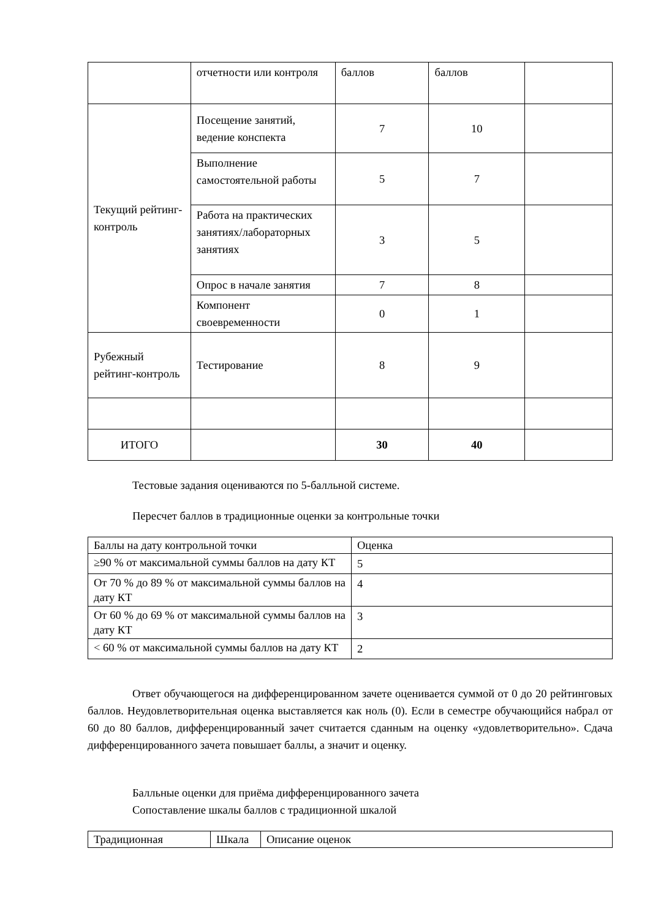| | отчетности или контроля | баллов | баллов | |
| Текущий рейтинг-контроль | Посещение занятий, ведение конспекта | 7 | 10 | |
| | Выполнение самостоятельной работы | 5 | 7 | |
| | Работа на практических занятиях/лабораторных занятиях | 3 | 5 | |
| | Опрос в начале занятия | 7 | 8 | |
| | Компонент своевременности | 0 | 1 | |
| Рубежный рейтинг-контроль | Тестирование | 8 | 9 | |
| ИТОГО | | 30 | 40 | |
Тестовые задания оцениваются по 5-балльной системе.
Пересчет баллов в традиционные оценки за контрольные точки
| Баллы на дату контрольной точки | Оценка |
| ≥90 % от максимальной суммы баллов на дату КТ | 5 |
| От 70 % до 89 % от максимальной суммы баллов на дату КТ | 4 |
| От 60 % до 69 % от максимальной суммы баллов на дату КТ | 3 |
| < 60 % от максимальной суммы баллов на дату КТ | 2 |
Ответ обучающегося на дифференцированном зачете оценивается суммой от 0 до 20 рейтинговых баллов. Неудовлетворительная оценка выставляется как ноль (0). Если в семестре обучающийся набрал от 60 до 80 баллов, дифференцированный зачет считается сданным на оценку «удовлетворительно». Сдача дифференцированного зачета повышает баллы, а значит и оценку.
Балльные оценки для приёма дифференцированного зачета
Сопоставление шкалы баллов с традиционной шкалой
| Традиционная | Шкала | Описание оценок |